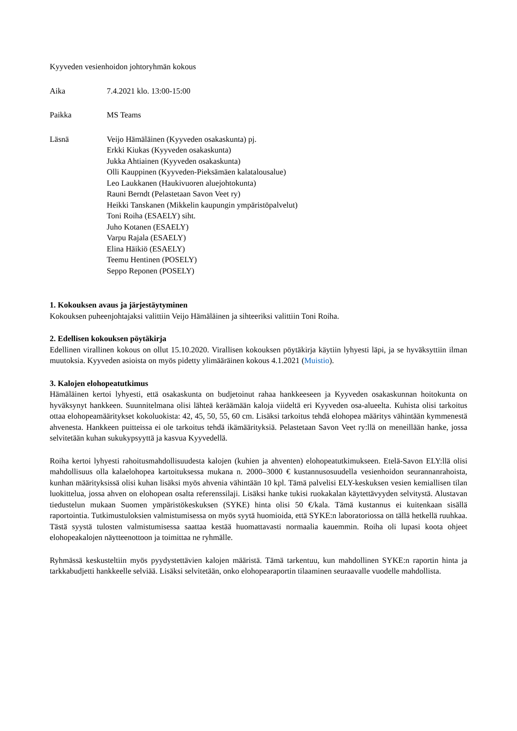Kyyveden vesienhoidon johtoryhmän kokous
Aika 7.4.2021 klo. 13:00-15:00
Paikka MS Teams
Läsnä Veijo Hämäläinen (Kyyveden osakaskunta) pj.
Erkki Kiukas (Kyyveden osakaskunta)
Jukka Ahtiainen (Kyyveden osakaskunta)
Olli Kauppinen (Kyyveden-Pieksämäen kalatalousalue)
Leo Laukkanen (Haukivuoren aluejohtokunta)
Rauni Berndt (Pelastetaan Savon Veet ry)
Heikki Tanskanen (Mikkelin kaupungin ympäristöpalvelut)
Toni Roiha (ESAELY) siht.
Juho Kotanen (ESAELY)
Varpu Rajala (ESAELY)
Elina Häikiö (ESAELY)
Teemu Hentinen (POSELY)
Seppo Reponen (POSELY)
1. Kokouksen avaus ja järjestäytyminen
Kokouksen puheenjohtajaksi valittiin Veijo Hämäläinen ja sihteeriksi valittiin Toni Roiha.
2. Edellisen kokouksen pöytäkirja
Edellinen virallinen kokous on ollut 15.10.2020. Virallisen kokouksen pöytäkirja käytiin lyhyesti läpi, ja se hyväksyttiin ilman muutoksia. Kyyveden asioista on myös pidetty ylimääräinen kokous 4.1.2021 (Muistio).
3. Kalojen elohopeatutkimus
Hämäläinen kertoi lyhyesti, että osakaskunta on budjetoinut rahaa hankkeeseen ja Kyyveden osakaskunnan hoitokunta on hyväksynyt hankkeen. Suunnitelmana olisi lähteä keräämään kaloja viideltä eri Kyyveden osa-alueelta. Kuhista olisi tarkoitus ottaa elohopeamääritykset kokoluokista: 42, 45, 50, 55, 60 cm. Lisäksi tarkoitus tehdä elohopea määritys vähintään kymmenestä ahvenesta. Hankkeen puitteissa ei ole tarkoitus tehdä ikämäärityksiä. Pelastetaan Savon Veet ry:llä on meneillään hanke, jossa selvitetään kuhan sukukypsyyttä ja kasvua Kyyvedellä.
Roiha kertoi lyhyesti rahoitusmahdollisuudesta kalojen (kuhien ja ahventen) elohopeatutkimukseen. Etelä-Savon ELY:llä olisi mahdollisuus olla kalaelohopea kartoituksessa mukana n. 2000–3000 € kustannusosuudella vesienhoidon seurannanrahoista, kunhan määrityksissä olisi kuhan lisäksi myös ahvenia vähintään 10 kpl. Tämä palvelisi ELY-keskuksen vesien kemiallisen tilan luokittelua, jossa ahven on elohopean osalta referenssilaji. Lisäksi hanke tukisi ruokakalan käytettävyyden selvitystä. Alustavan tiedustelun mukaan Suomen ympäristökeskuksen (SYKE) hinta olisi 50 €/kala. Tämä kustannus ei kuitenkaan sisällä raportointia. Tutkimustuloksien valmistumisessa on myös syytä huomioida, että SYKE:n laboratoriossa on tällä hetkellä ruuhkaa. Tästä syystä tulosten valmistumisessa saattaa kestää huomattavasti normaalia kauemmin. Roiha oli lupasi koota ohjeet elohopeakalojen näytteenottoon ja toimittaa ne ryhmälle.
Ryhmässä keskusteltiin myös pyydystettävien kalojen määristä. Tämä tarkentuu, kun mahdollinen SYKE:n raportin hinta ja tarkkabudjetti hankkeelle selviää. Lisäksi selvitetään, onko elohopearaportin tilaaminen seuraavalle vuodelle mahdollista.